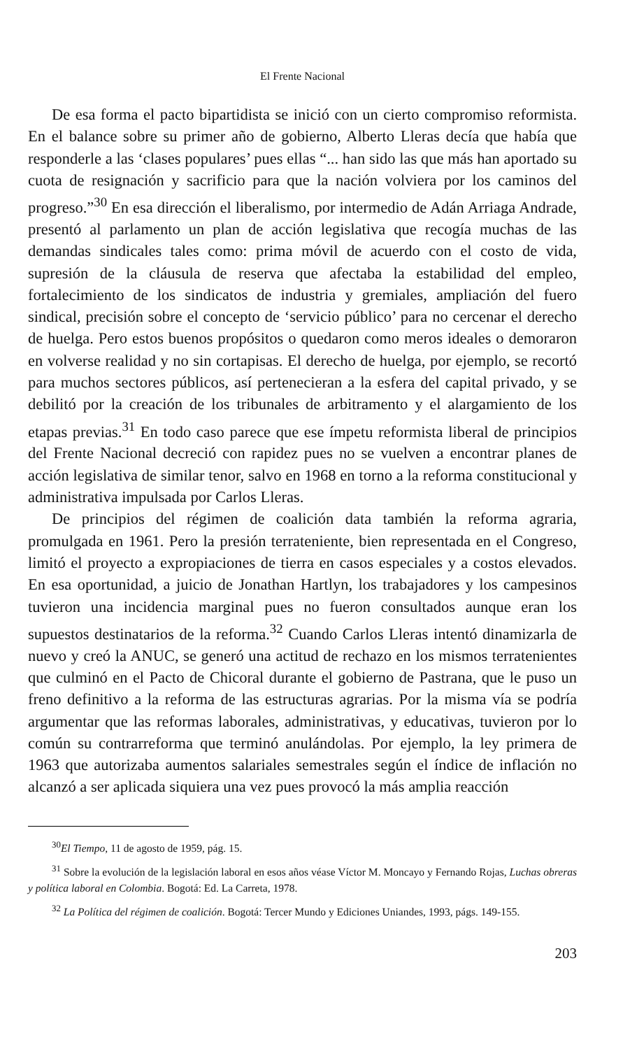El Frente Nacional
De esa forma el pacto bipartidista se inició con un cierto compromiso reformista. En el balance sobre su primer año de gobierno, Alberto Lleras decía que había que responderle a las ‘clases populares’ pues ellas “... han sido las que más han aportado su cuota de resignación y sacrificio para que la nación volviera por los caminos del progreso.”<sup>30</sup> En esa dirección el liberalismo, por intermedio de Adán Arriaga Andrade, presentó al parlamento un plan de acción legislativa que recogía muchas de las demandas sindicales tales como: prima móvil de acuerdo con el costo de vida, supresión de la cláusula de reserva que afectaba la estabilidad del empleo, fortalecimiento de los sindicatos de industria y gremiales, ampliación del fuero sindical, precisión sobre el concepto de ‘servicio público’ para no cercenar el derecho de huelga. Pero estos buenos propósitos o quedaron como meros ideales o demoraron en volverse realidad y no sin cortapisas. El derecho de huelga, por ejemplo, se recortó para muchos sectores públicos, así pertenecieran a la esfera del capital privado, y se debilitó por la creación de los tribunales de arbitramento y el alargamiento de los etapas previas.<sup>31</sup> En todo caso parece que ese ímpetu reformista liberal de principios del Frente Nacional decreció con rapidez pues no se vuelven a encontrar planes de acción legislativa de similar tenor, salvo en 1968 en torno a la reforma constitucional y administrativa impulsada por Carlos Lleras.
De principios del régimen de coalición data también la reforma agraria, promulgada en 1961. Pero la presión terrateniente, bien representada en el Congreso, limitó el proyecto a expropiaciones de tierra en casos especiales y a costos elevados. En esa oportunidad, a juicio de Jonathan Hartlyn, los trabajadores y los campesinos tuvieron una incidencia marginal pues no fueron consultados aunque eran los supuestos destinatarios de la reforma.<sup>32</sup> Cuando Carlos Lleras intentó dinamizarla de nuevo y creó la ANUC, se generó una actitud de rechazo en los mismos terratenientes que culminó en el Pacto de Chicoral durante el gobierno de Pastrana, que le puso un freno definitivo a la reforma de las estructuras agrarias. Por la misma vía se podría argumentar que las reformas laborales, administrativas, y educativas, tuvieron por lo común su contrarreforma que terminó anulándolas. Por ejemplo, la ley primera de 1963 que autorizaba aumentos salariales semestrales según el índice de inflación no alcanzó a ser aplicada siquiera una vez pues provocó la más amplia reacción
<sup>30</sup> El Tiempo, 11 de agosto de 1959, pág. 15.
<sup>31</sup> Sobre la evolución de la legislación laboral en esos años véase Víctor M. Moncayo y Fernando Rojas, Luchas obreras y política laboral en Colombia. Bogotá: Ed. La Carreta, 1978.
<sup>32</sup> La Política del régimen de coalición. Bogotá: Tercer Mundo y Ediciones Uniandes, 1993, págs. 149-155.
203